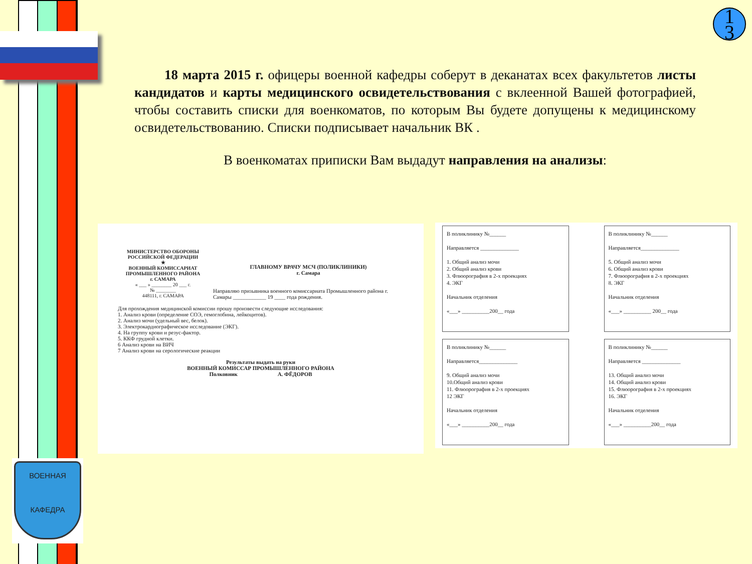ВОЕННАЯ
КАФЕДРА
1
3
18 марта 2015 г. офицеры военной кафедры соберут в деканатах всех факультетов листы кандидатов и карты медицинского освидетельствования с вклеенной Вашей фотографией, чтобы составить списки для военкоматов, по которым Вы будете допущены к медицинскому освидетельствованию. Списки подписывает начальник ВК .
В военкоматах приписки Вам выдадут направления на анализы:
МИНИСТЕРСТВО ОБОРОНЫ РОССИЙСКОЙ ФЕДЕРАЦИИ
★
ВОЕННЫЙ КОМИССАРИАТ ПРОМЫШЛЕННОГО РАЙОНА
г. САМАРА
« ___ » ________ 20 ___ г.
№ ________
448111, г. САМАРА
ГЛАВНОМУ ВРАЧУ МСЧ (ПОЛИКЛИНИКИ)
г. Самара
Направляю призывника военного комиссариата Промышленного района г. Самары ____________ 19 ____ года рождения.
Для прохождения медицинской комиссии прошу произвести следующие исследования:
1. Анализ крови (определение СОЭ, гемоглобина, лейкоцитов).
2. Анализ мочи (удельный вес, белок).
3. Электрокардиографическое исследование (ЭКГ).
4. На группу крови и резус-фактор.
5. ККФ грудной клетки.
6 Анализ крови на ВИЧ
7 Анализ крови на серологические реакции
Результаты выдать на руки
ВОЕННЫЙ КОМИССАР ПРОМЫШЛЕННОГО РАЙОНА
Полковник А. ФЁДОРОВ
В поликлинику №______
Направляется ______________
1. Общий анализ мочи
2. Общий анализ крови
3. Флюорография в 2-х проекциях
4. ЭКГ
Начальник отделения
«___» __________200__ года
В поликлинику №______
Направляется______________
5. Общий анализ мочи
6. Общий анализ крови
7. Флюорография в 2-х проекциях
8. ЭКГ
Начальник отделения
«___» __________ 200__ года
В поликлинику №______
Направляется______________
9. Общий анализ мочи
10.Общий анализ крови
11. Флюорография в 2-х проекциях
12 ЭКГ
Начальник отделения
«___» __________200__ года
В поликлинику №______
Направляется ______________
13. Общий анализ мочи
14. Общий анализ крови
15. Флюорография в 2-х проекциях
16. ЭКГ
Начальник отделения
«___» __________200__ года